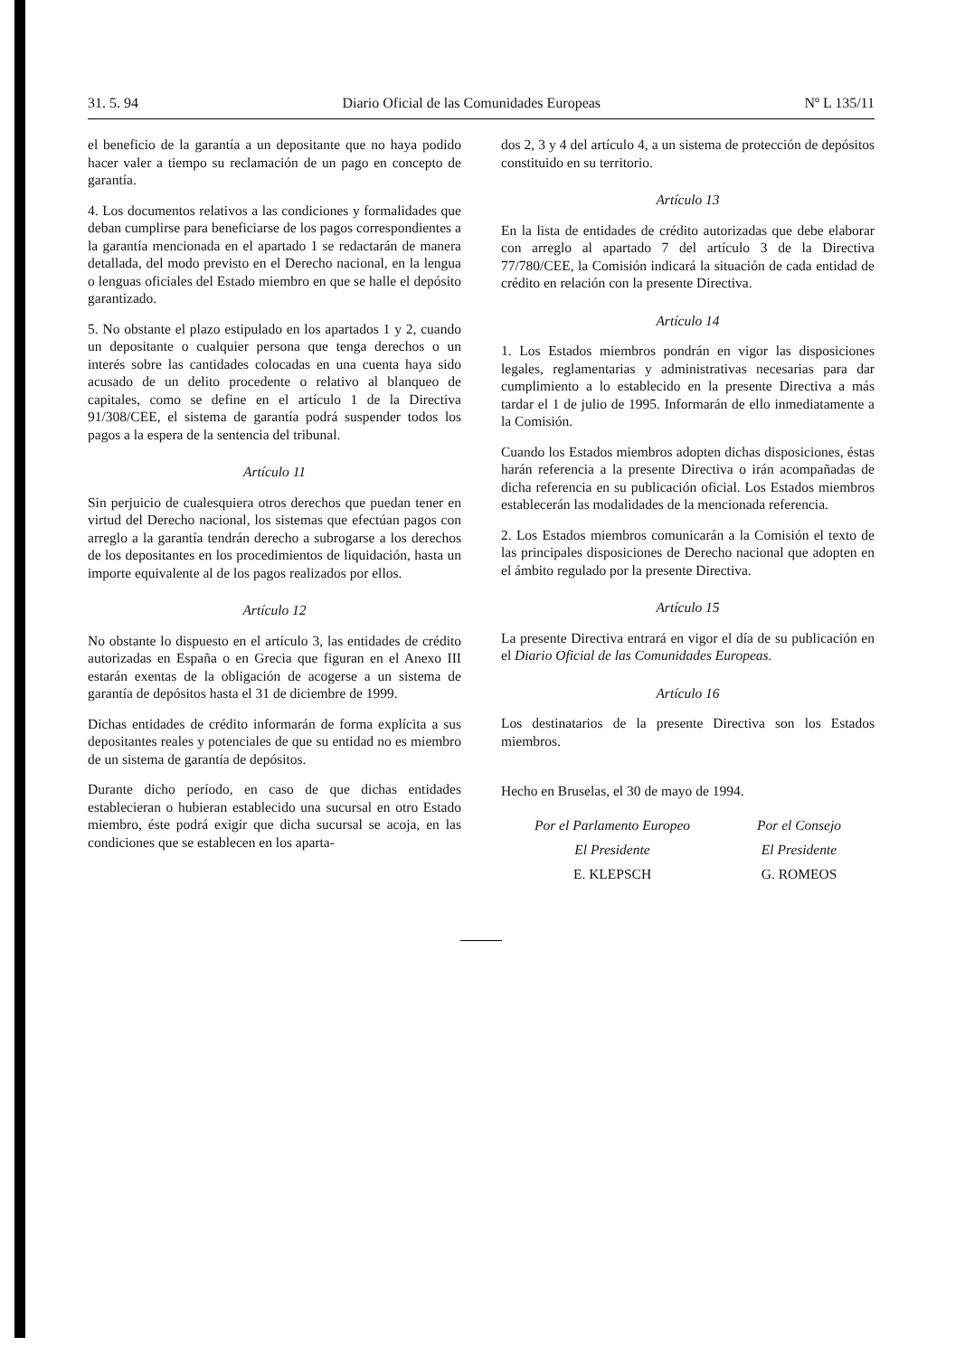31. 5. 94 Diario Oficial de las Comunidades Europeas Nº L 135/11
el beneficio de la garantía a un depositante que no haya podido hacer valer a tiempo su reclamación de un pago en concepto de garantía.
4. Los documentos relativos a las condiciones y formalidades que deban cumplirse para beneficiarse de los pagos correspondientes a la garantía mencionada en el apartado 1 se redactarán de manera detallada, del modo previsto en el Derecho nacional, en la lengua o lenguas oficiales del Estado miembro en que se halle el depósito garantizado.
5. No obstante el plazo estipulado en los apartados 1 y 2, cuando un depositante o cualquier persona que tenga derechos o un interés sobre las cantidades colocadas en una cuenta haya sido acusado de un delito procedente o relativo al blanqueo de capitales, como se define en el artículo 1 de la Directiva 91/308/CEE, el sistema de garantía podrá suspender todos los pagos a la espera de la sentencia del tribunal.
Artículo 11
Sin perjuicio de cualesquiera otros derechos que puedan tener en virtud del Derecho nacional, los sistemas que efectúan pagos con arreglo a la garantía tendrán derecho a subrogarse a los derechos de los depositantes en los procedimientos de liquidación, hasta un importe equivalente al de los pagos realizados por ellos.
Artículo 12
No obstante lo dispuesto en el artículo 3, las entidades de crédito autorizadas en España o en Grecia que figuran en el Anexo III estarán exentas de la obligación de acogerse a un sistema de garantía de depósitos hasta el 31 de diciembre de 1999.
Dichas entidades de crédito informarán de forma explícita a sus depositantes reales y potenciales de que su entidad no es miembro de un sistema de garantía de depósitos.
Durante dicho período, en caso de que dichas entidades establecieran o hubieran establecido una sucursal en otro Estado miembro, éste podrá exigir que dicha sucursal se acoja, en las condiciones que se establecen en los aparta-
dos 2, 3 y 4 del artículo 4, a un sistema de protección de depósitos constituido en su territorio.
Artículo 13
En la lista de entidades de crédito autorizadas que debe elaborar con arreglo al apartado 7 del artículo 3 de la Directiva 77/780/CEE, la Comisión indicará la situación de cada entidad de crédito en relación con la presente Directiva.
Artículo 14
1. Los Estados miembros pondrán en vigor las disposiciones legales, reglamentarias y administrativas necesarias para dar cumplimiento a lo establecido en la presente Directiva a más tardar el 1 de julio de 1995. Informarán de ello inmediatamente a la Comisión.
Cuando los Estados miembros adopten dichas disposiciones, éstas harán referencia a la presente Directiva o irán acompañadas de dicha referencia en su publicación oficial. Los Estados miembros establecerán las modalidades de la mencionada referencia.
2. Los Estados miembros comunicarán a la Comisión el texto de las principales disposiciones de Derecho nacional que adopten en el ámbito regulado por la presente Directiva.
Artículo 15
La presente Directiva entrará en vigor el día de su publicación en el Diario Oficial de las Comunidades Europeas.
Artículo 16
Los destinatarios de la presente Directiva son los Estados miembros.
Hecho en Bruselas, el 30 de mayo de 1994.
Por el Parlamento Europeo
El Presidente
E. KLEPSCH
Por el Consejo
El Presidente
G. ROMEOS